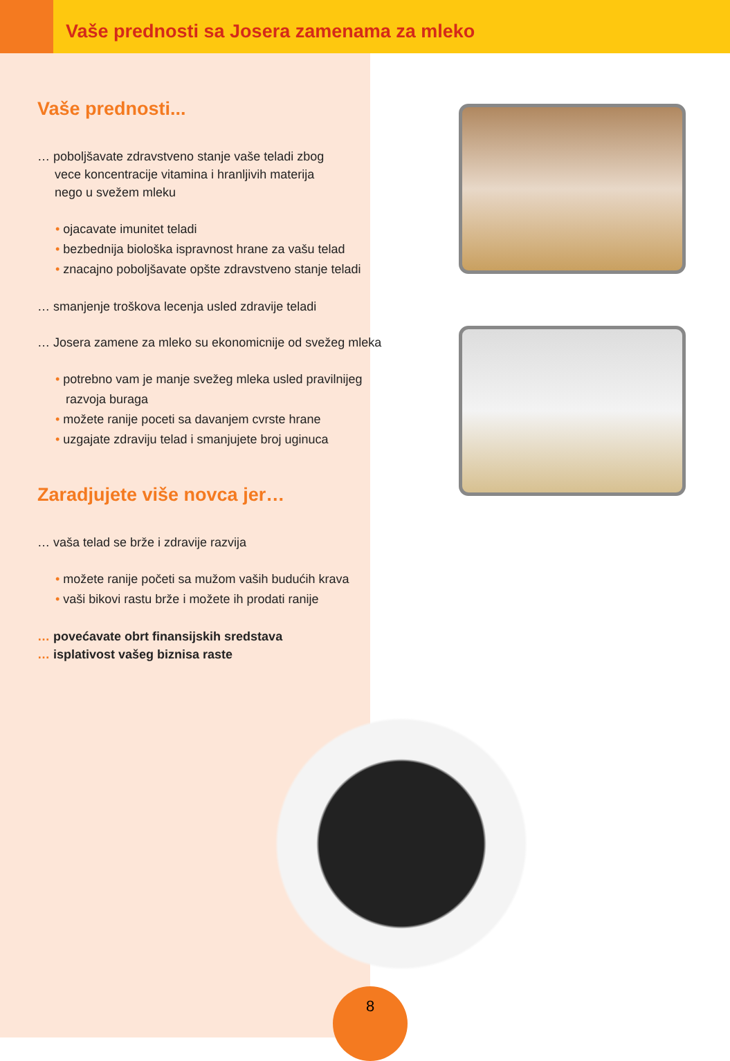Vaše prednosti sa Josera zamenama za mleko
Vaše prednosti...
… poboljšavate zdravstveno stanje vaše teladi zbog
vece koncentracije vitamina i hranljivih materija
nego u svežem mleku
• ojacavate imunitet teladi
• bezbednija biološka ispravnost hrane za vašu telad
• znacajno poboljšavate opšte zdravstveno stanje teladi
… smanjenje troškova lecenja usled zdravije teladi
… Josera zamene za mleko su ekonomicnije od svežeg mleka
• potrebno vam je manje svežeg mleka usled pravilnijeg
razvoja buraga
• možete ranije poceti sa davanjem cvrste hrane
• uzgajate zdraviju telad i smanjujete broj uginuca
Zaradjujete više novca jer…
… vaša telad se brže i zdravije razvija
• možete ranije početi sa mužom vaših budućih krava
• vaši bikovi rastu brže i možete ih prodati ranije
… povećavate obrt finansijskih sredstava
… isplativost vašeg biznisa raste
8